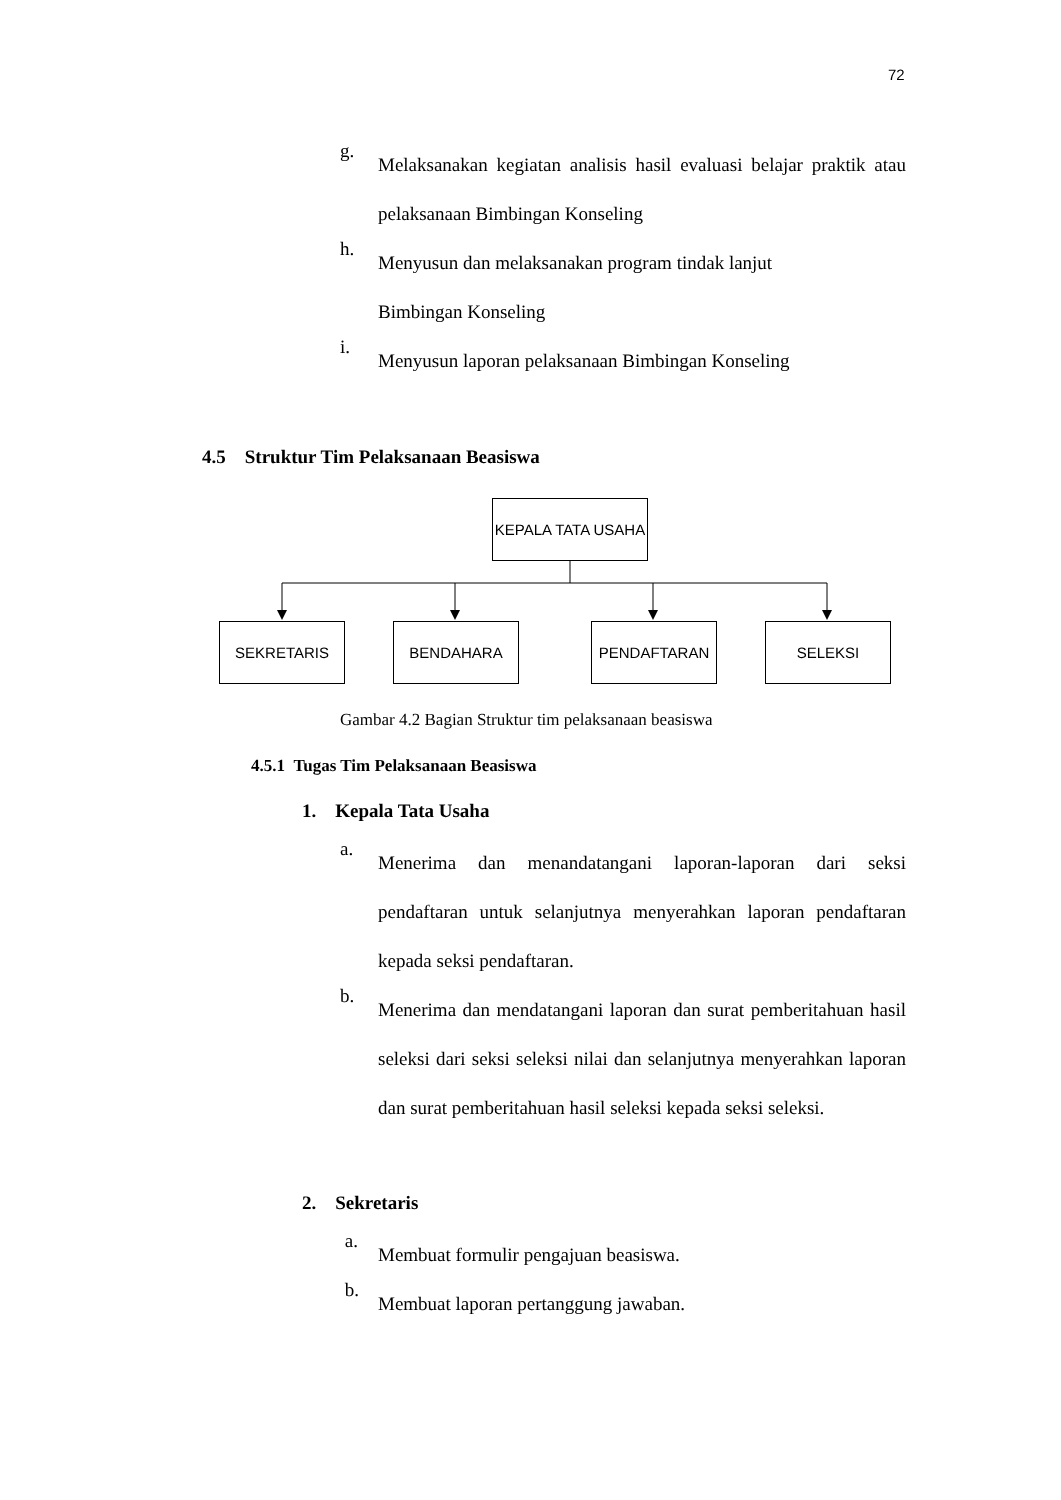72
g.
Melaksanakan kegiatan analisis hasil evaluasi belajar praktik atau pelaksanaan Bimbingan Konseling
h.
Menyusun dan melaksanakan program tindak lanjut
Bimbingan Konseling
i.
Menyusun laporan pelaksanaan Bimbingan Konseling
4.5 Struktur Tim Pelaksanaan Beasiswa
KEPALA TATA USAHA
SEKRETARIS BENDAHARA PENDAFTARAN SELEKSI
Gambar 4.2 Bagian Struktur tim pelaksanaan beasiswa
4.5.1 Tugas Tim Pelaksanaan Beasiswa
1. Kepala Tata Usaha
a.
Menerima dan menandatangani laporan-laporan dari seksi pendaftaran untuk selanjutnya menyerahkan laporan pendaftaran kepada seksi pendaftaran.
b.
Menerima dan mendatangani laporan dan surat pemberitahuan hasil seleksi dari seksi seleksi nilai dan selanjutnya menyerahkan laporan dan surat pemberitahuan hasil seleksi kepada seksi seleksi.
2. Sekretaris
a.
Membuat formulir pengajuan beasiswa.
b.
Membuat laporan pertanggung jawaban.